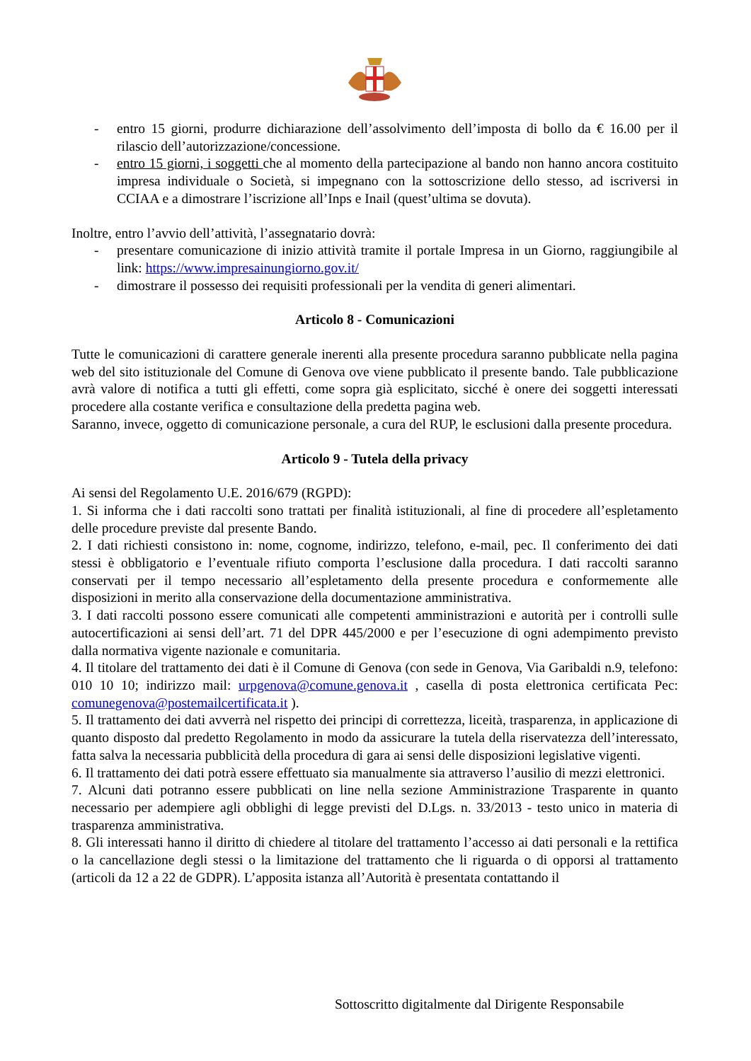- entro 15 giorni, produrre dichiarazione dell’assolvimento dell’imposta di bollo da € 16.00 per il rilascio dell’autorizzazione/concessione.
- entro 15 giorni, i soggetti che al momento della partecipazione al bando non hanno ancora costituito impresa individuale o Società, si impegnano con la sottoscrizione dello stesso, ad iscriversi in CCIAA e a dimostrare l’iscrizione all’Inps e Inail (quest’ultima se dovuta).
Inoltre, entro l’avvio dell’attività, l’assegnatario dovrà:
- presentare comunicazione di inizio attività tramite il portale Impresa in un Giorno, raggiungibile al link: https://www.impresainungiorno.gov.it/
- dimostrare il possesso dei requisiti professionali per la vendita di generi alimentari.
Articolo 8 - Comunicazioni
Tutte le comunicazioni di carattere generale inerenti alla presente procedura saranno pubblicate nella pagina web del sito istituzionale del Comune di Genova ove viene pubblicato il presente bando. Tale pubblicazione avrà valore di notifica a tutti gli effetti, come sopra già esplicitato, sicché è onere dei soggetti interessati procedere alla costante verifica e consultazione della predetta pagina web.
Saranno, invece, oggetto di comunicazione personale, a cura del RUP, le esclusioni dalla presente procedura.
Articolo 9 - Tutela della privacy
Ai sensi del Regolamento U.E. 2016/679 (RGPD):
1. Si informa che i dati raccolti sono trattati per finalità istituzionali, al fine di procedere all’espletamento delle procedure previste dal presente Bando.
2. I dati richiesti consistono in: nome, cognome, indirizzo, telefono, e-mail, pec. Il conferimento dei dati stessi è obbligatorio e l’eventuale rifiuto comporta l’esclusione dalla procedura. I dati raccolti saranno conservati per il tempo necessario all’espletamento della presente procedura e conformemente alle disposizioni in merito alla conservazione della documentazione amministrativa.
3. I dati raccolti possono essere comunicati alle competenti amministrazioni e autorità per i controlli sulle autocertificazioni ai sensi dell’art. 71 del DPR 445/2000 e per l’esecuzione di ogni adempimento previsto dalla normativa vigente nazionale e comunitaria.
4. Il titolare del trattamento dei dati è il Comune di Genova (con sede in Genova, Via Garibaldi n.9, telefono: 010 10 10; indirizzo mail: urpgenova@comune.genova.it , casella di posta elettronica certificata Pec: comunegenova@postemailcertificata.it ).
5. Il trattamento dei dati avverrà nel rispetto dei principi di correttezza, liceità, trasparenza, in applicazione di quanto disposto dal predetto Regolamento in modo da assicurare la tutela della riservatezza dell’interessato, fatta salva la necessaria pubblicità della procedura di gara ai sensi delle disposizioni legislative vigenti.
6. Il trattamento dei dati potrà essere effettuato sia manualmente sia attraverso l’ausilio di mezzi elettronici.
7. Alcuni dati potranno essere pubblicati on line nella sezione Amministrazione Trasparente in quanto necessario per adempiere agli obblighi di legge previsti del D.Lgs. n. 33/2013 - testo unico in materia di trasparenza amministrativa.
8. Gli interessati hanno il diritto di chiedere al titolare del trattamento l’accesso ai dati personali e la rettifica o la cancellazione degli stessi o la limitazione del trattamento che li riguarda o di opporsi al trattamento (articoli da 12 a 22 de GDPR). L’apposita istanza all’Autorità è presentata contattando il
Sottoscritto digitalmente dal Dirigente Responsabile